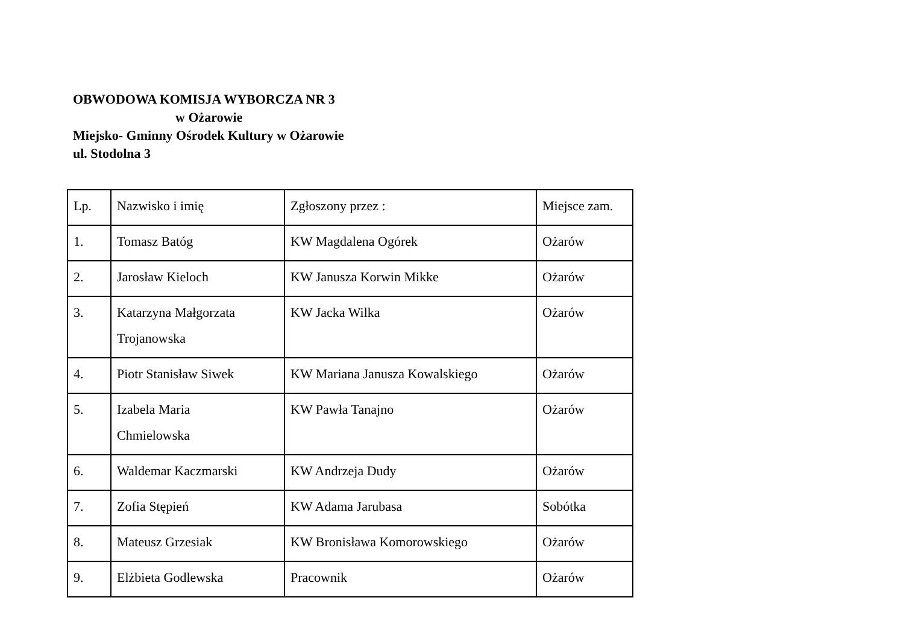OBWODOWA KOMISJA WYBORCZA NR 3
w Ożarowie
Miejsko- Gminny Ośrodek Kultury w Ożarowie
ul. Stodolna 3
| Lp. | Nazwisko i imię | Zgłoszony przez : | Miejsce zam. |
| 1. | Tomasz Batóg | KW Magdalena Ogórek | Ożarów |
| 2. | Jarosław Kieloch | KW Janusza Korwin Mikke | Ożarów |
| 3. | Katarzyna Małgorzata Trojanowska | KW Jacka Wilka | Ożarów |
| 4. | Piotr Stanisław Siwek | KW Mariana Janusza Kowalskiego | Ożarów |
| 5. | Izabela Maria Chmielowska | KW Pawła Tanajno | Ożarów |
| 6. | Waldemar Kaczmarski | KW Andrzeja Dudy | Ożarów |
| 7. | Zofia Stępień | KW Adama Jarubasa | Sobótka |
| 8. | Mateusz Grzesiak | KW Bronisława Komorowskiego | Ożarów |
| 9. | Elżbieta Godlewska | Pracownik | Ożarów |